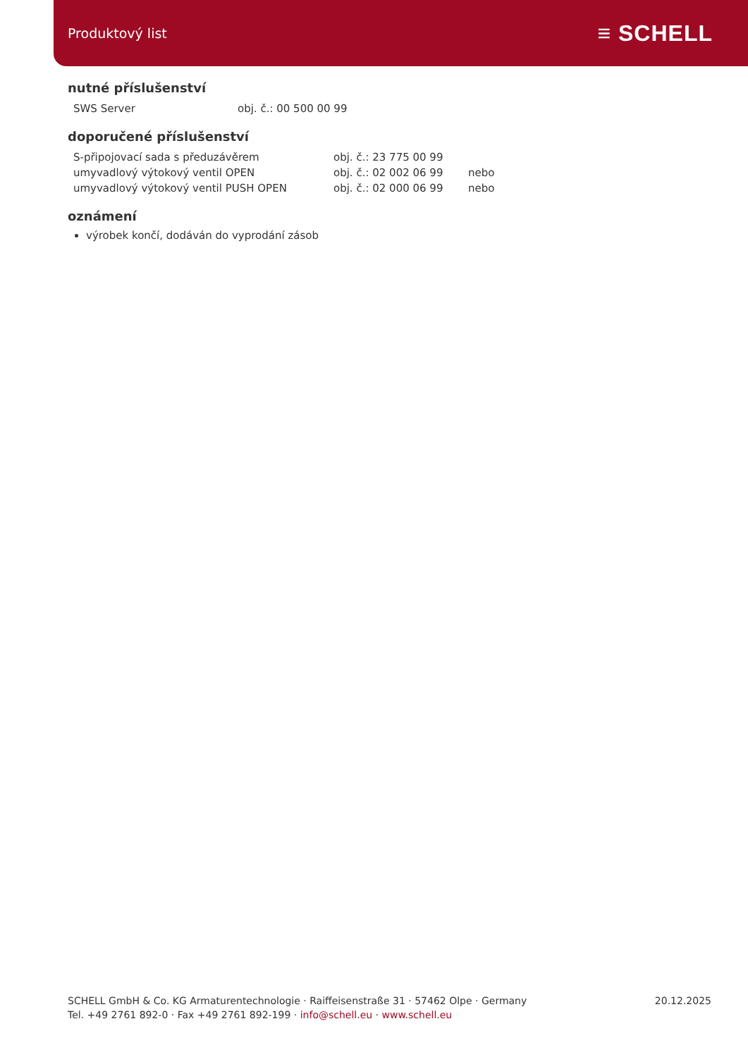Produktový list ≡ SCHELL
nutné příslušenství
| SWS Server | obj. č.: 00 500 00 99 |
doporučené příslušenství
| S-připojovací sada s předuzávěrem | obj. č.: 23 775 00 99 | |
| umyvadlový výtokový ventil OPEN | obj. č.: 02 002 06 99 | nebo |
| umyvadlový výtokový ventil PUSH OPEN | obj. č.: 02 000 06 99 | nebo |
oznámení
výrobek končí, dodáván do vyprodání zásob
SCHELL GmbH & Co. KG Armaturentechnologie · Raiffeisenstraße 31 · 57462 Olpe · Germany
Tel. +49 2761 892-0 · Fax +49 2761 892-199 · info@schell.eu · www.schell.eu
20.12.2025